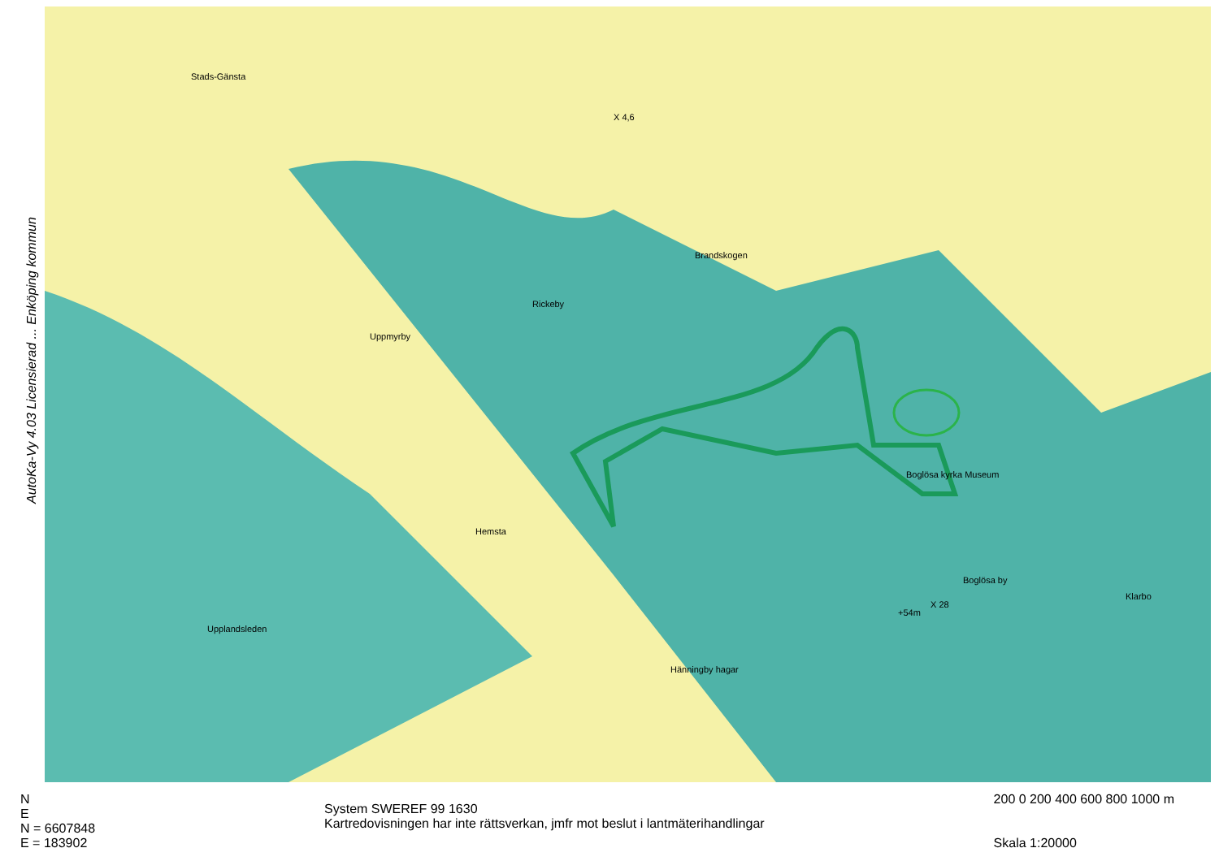Stads-Gänsta
Rickeby
Uppmyrby
Brandskogen
Boglösa kyrka Museum
Hemsta
Boglösa by
X 28
X 4,6
+54m
Klarbo
Hänningby hagar
Upplandsleden
AutoKa-Vy 4.03 Licensierad ... Enköping kommun
N
E
N = 6607848
E = 183902
System SWEREF 99 1630
Kartredovisningen har inte rättsverkan, jmfr mot beslut i lantmäterihandlingar
200 0 200 400 600 800 1000 m
Skala 1:20000